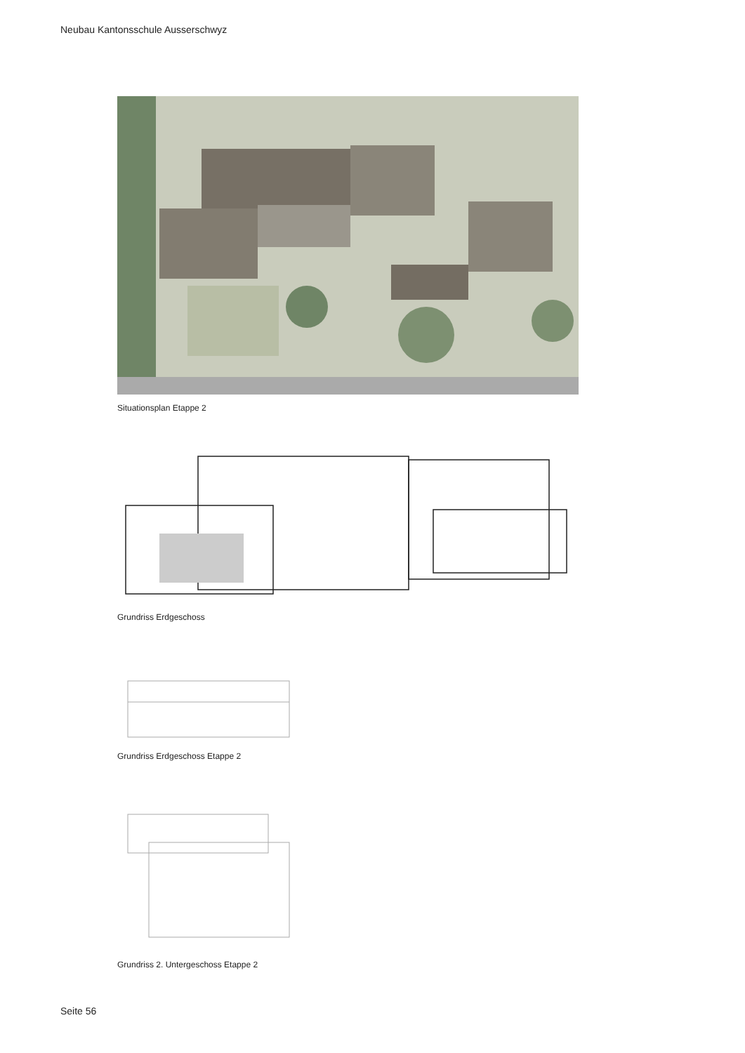Neubau Kantonsschule Ausserschwyz
Situationsplan Etappe 2
Grundriss Erdgeschoss
Grundriss Erdgeschoss Etappe 2
Grundriss 2. Untergeschoss Etappe 2
Seite 56